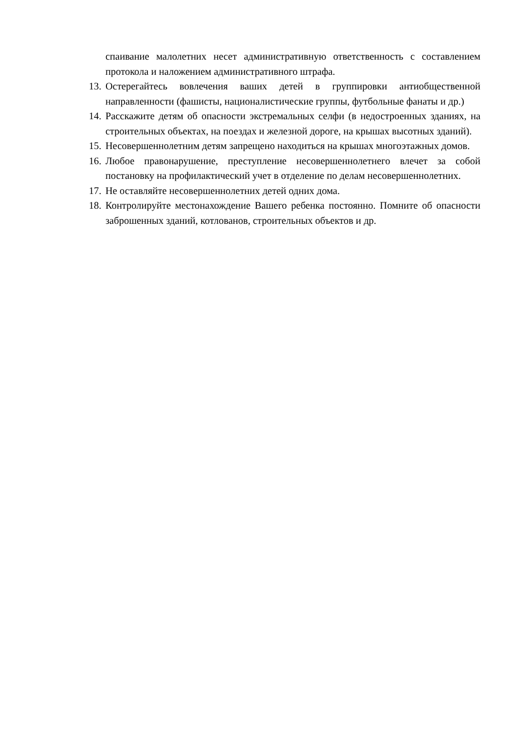спаивание малолетних несет административную ответственность с составлением протокола и наложением административного штрафа.
13.
Остерегайтесь вовлечения ваших детей в группировки антиобщественной направленности (фашисты, националистические группы, футбольные фанаты и др.)
14.
Расскажите детям об опасности экстремальных селфи (в недостроенных зданиях, на строительных объектах, на поездах и железной дороге, на крышах высотных зданий).
15.
Несовершеннолетним детям запрещено находиться на крышах многоэтажных домов.
16.
Любое правонарушение, преступление несовершеннолетнего влечет за собой постановку на профилактический учет в отделение по делам несовершеннолетних.
17.
Не оставляйте несовершеннолетних детей одних дома.
18.
Контролируйте местонахождение Вашего ребенка постоянно. Помните об опасности заброшенных зданий, котлованов, строительных объектов и др.